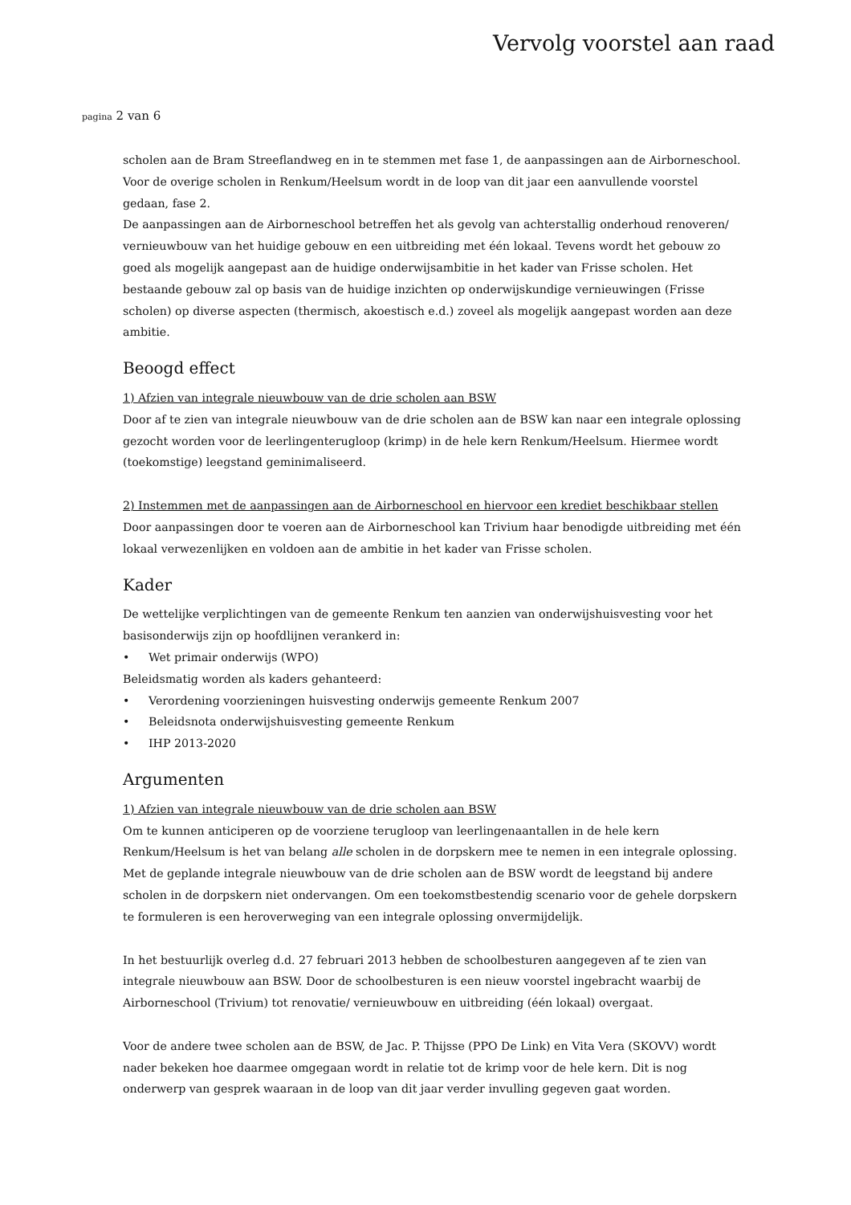Vervolg voorstel aan raad
pagina 2 van 6
scholen aan de Bram Streeflandweg en in te stemmen met fase 1, de aanpassingen aan de Airborneschool. Voor de overige scholen in Renkum/Heelsum wordt in de loop van dit jaar een aanvullende voorstel gedaan, fase 2.
De aanpassingen aan de Airborneschool betreffen het als gevolg van achterstallig onderhoud renoveren/ vernieuwbouw van het huidige gebouw en een uitbreiding met één lokaal. Tevens wordt het gebouw zo goed als mogelijk aangepast aan de huidige onderwijsambitie in het kader van Frisse scholen. Het bestaande gebouw zal op basis van de huidige inzichten op onderwijskundige vernieuwingen (Frisse scholen) op diverse aspecten (thermisch, akoestisch e.d.) zoveel als mogelijk aangepast worden aan deze ambitie.
Beoogd effect
1) Afzien van integrale nieuwbouw van de drie scholen aan BSW
Door af te zien van integrale nieuwbouw van de drie scholen aan de BSW kan naar een integrale oplossing gezocht worden voor de leerlingenterugloop (krimp) in de hele kern Renkum/Heelsum. Hiermee wordt (toekomstige) leegstand geminimaliseerd.
2) Instemmen met de aanpassingen aan de Airborneschool en hiervoor een krediet beschikbaar stellen
Door aanpassingen door te voeren aan de Airborneschool kan Trivium haar benodigde uitbreiding met één lokaal verwezenlijken en voldoen aan de ambitie in het kader van Frisse scholen.
Kader
De wettelijke verplichtingen van de gemeente Renkum ten aanzien van onderwijshuisvesting voor het basisonderwijs zijn op hoofdlijnen verankerd in:
• Wet primair onderwijs (WPO)
Beleidsmatig worden als kaders gehanteerd:
• Verordening voorzieningen huisvesting onderwijs gemeente Renkum 2007
• Beleidsnota onderwijshuisvesting gemeente Renkum
• IHP 2013-2020
Argumenten
1) Afzien van integrale nieuwbouw van de drie scholen aan BSW
Om te kunnen anticiperen op de voorziene terugloop van leerlingenaantallen in de hele kern Renkum/Heelsum is het van belang alle scholen in de dorpskern mee te nemen in een integrale oplossing. Met de geplande integrale nieuwbouw van de drie scholen aan de BSW wordt de leegstand bij andere scholen in de dorpskern niet ondervangen. Om een toekomstbestendig scenario voor de gehele dorpskern te formuleren is een heroverweging van een integrale oplossing onvermijdelijk.
In het bestuurlijk overleg d.d. 27 februari 2013 hebben de schoolbesturen aangegeven af te zien van integrale nieuwbouw aan BSW. Door de schoolbesturen is een nieuw voorstel ingebracht waarbij de Airborneschool (Trivium) tot renovatie/ vernieuwbouw en uitbreiding (één lokaal) overgaat.
Voor de andere twee scholen aan de BSW, de Jac. P. Thijsse (PPO De Link) en Vita Vera (SKOVV) wordt nader bekeken hoe daarmee omgegaan wordt in relatie tot de krimp voor de hele kern. Dit is nog onderwerp van gesprek waaraan in de loop van dit jaar verder invulling gegeven gaat worden.